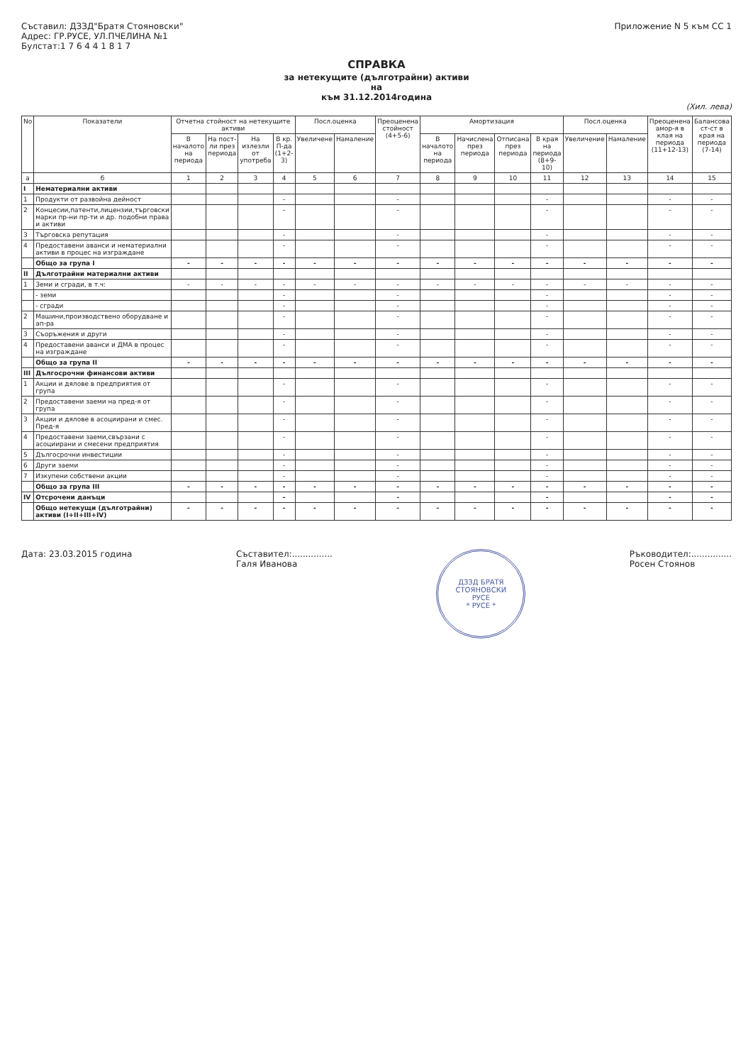Съставил: ДЗЗД"Братя Стояновски"
Адрес: ГР.РУСЕ, УЛ.ПЧЕЛИНА №1
Булстат:1 7 6 4 4 1 8 1 7
Приложение N 5 към СС 1
СПРАВКА
за нетекущите (дълготрайни) активи
на
към 31.12.2014година
(Хил. лева)
| No | Показатели | Отчетна стойност на нетекущите активи | | | | Посл.оценка | | Преоценена стойност (4+5-6) | Амортизация | | | | Посл.оценка | | Преоценена амор-я в клая на периода (11+12-13) | Балансова ст-ст в края на периода (7-14) |
| --- | --- | --- | --- | --- | --- | --- | --- | --- | --- | --- | --- | --- | --- | --- | --- | --- |
| | | В началото на периода | На пост-ли през периода | На излезли от употреба | В кр. П-да (1+2-3) | Увеличене | Намаление | | В началото на периода | Начислена през периода | Отписана през периода | В края на периода (8+9-10) | Увеличение | Намаление | | |
| а | б | 1 | 2 | 3 | 4 | 5 | 6 | 7 | 8 | 9 | 10 | 11 | 12 | 13 | 14 | 15 |
| I | Нематериални активи | | | | | | | | | | | | | | | |
| 1 | Продукти от развойна дейност | | | | - | | | - | | | | - | | | - | - |
| 2 | Концесии,патенти,лицензии,търговски марки пр-ни пр-ти и др. подобни права и активи | | | | - | | | - | | | | - | | | - | - |
| 3 | Търговска репутация | | | | - | | | - | | | | - | | | - | - |
| 4 | Предоставени аванси и нематериални активи в процес на изграждане | | | | - | | | - | | | | - | | | - | - |
| | Общо за група I | - | - | - | - | - | - | - | - | - | - | - | - | - | - | - |
| II | Дълготрайни материални активи | | | | | | | | | | | | | | | |
| 1 | Земи и сгради, в т.ч: | - | - | - | - | - | - | - | - | - | - | - | - | - | - | - |
| | - земи | | | | - | | | - | | | | - | | | - | - |
| | - сгради | | | | - | | | - | | | | - | | | - | - |
| 2 | Машини,производствено оборудване и ап-ра | | | | - | | | - | | | | - | | | - | - |
| 3 | Съоръжения и други | | | | - | | | - | | | | - | | | - | - |
| 4 | Предоставени аванси и ДМА в процес на изграждане | | | | - | | | - | | | | - | | | - | - |
| | Общо за група II | - | - | - | - | - | - | - | - | - | - | - | - | - | - | - |
| III | Дългосрочни финансови активи | | | | | | | | | | | | | | | |
| 1 | Акции и дялове в предприятия от група | | | | - | | | - | | | | - | | | - | - |
| 2 | Предоставени заеми на пред-я от група | | | | - | | | - | | | | - | | | - | - |
| 3 | Акции и дялове в асоциирани и смес. Пред-я | | | | - | | | - | | | | - | | | - | - |
| 4 | Предоставени заеми,свързани с асоциирани и смесени предприятия | | | | - | | | - | | | | - | | | - | - |
| 5 | Дългосрочни инвестиции | | | | - | | | - | | | | - | | | - | - |
| 6 | Други заеми | | | | - | | | - | | | | - | | | - | - |
| 7 | Изкупени собствени акции | | | | - | | | - | | | | - | | | - | - |
| | Общо за група III | - | - | - | - | - | - | - | - | - | - | - | - | - | - | - |
| IV | Отсрочени данъци | | | | - | | | - | | | | - | | | - | - |
| | Общо нетекущи (дълготрайни) активи (I+II+III+IV) | - | - | - | - | - | - | - | - | - | - | - | - | - | - | - |
Дата: 23.03.2015 година Съставител:...............
Галя Иванова
ДЗЗД БРАТЯ СТОЯНОВСКИ
РУСЕ
* РУСЕ *
Ръководител:...............
Росен Стоянов